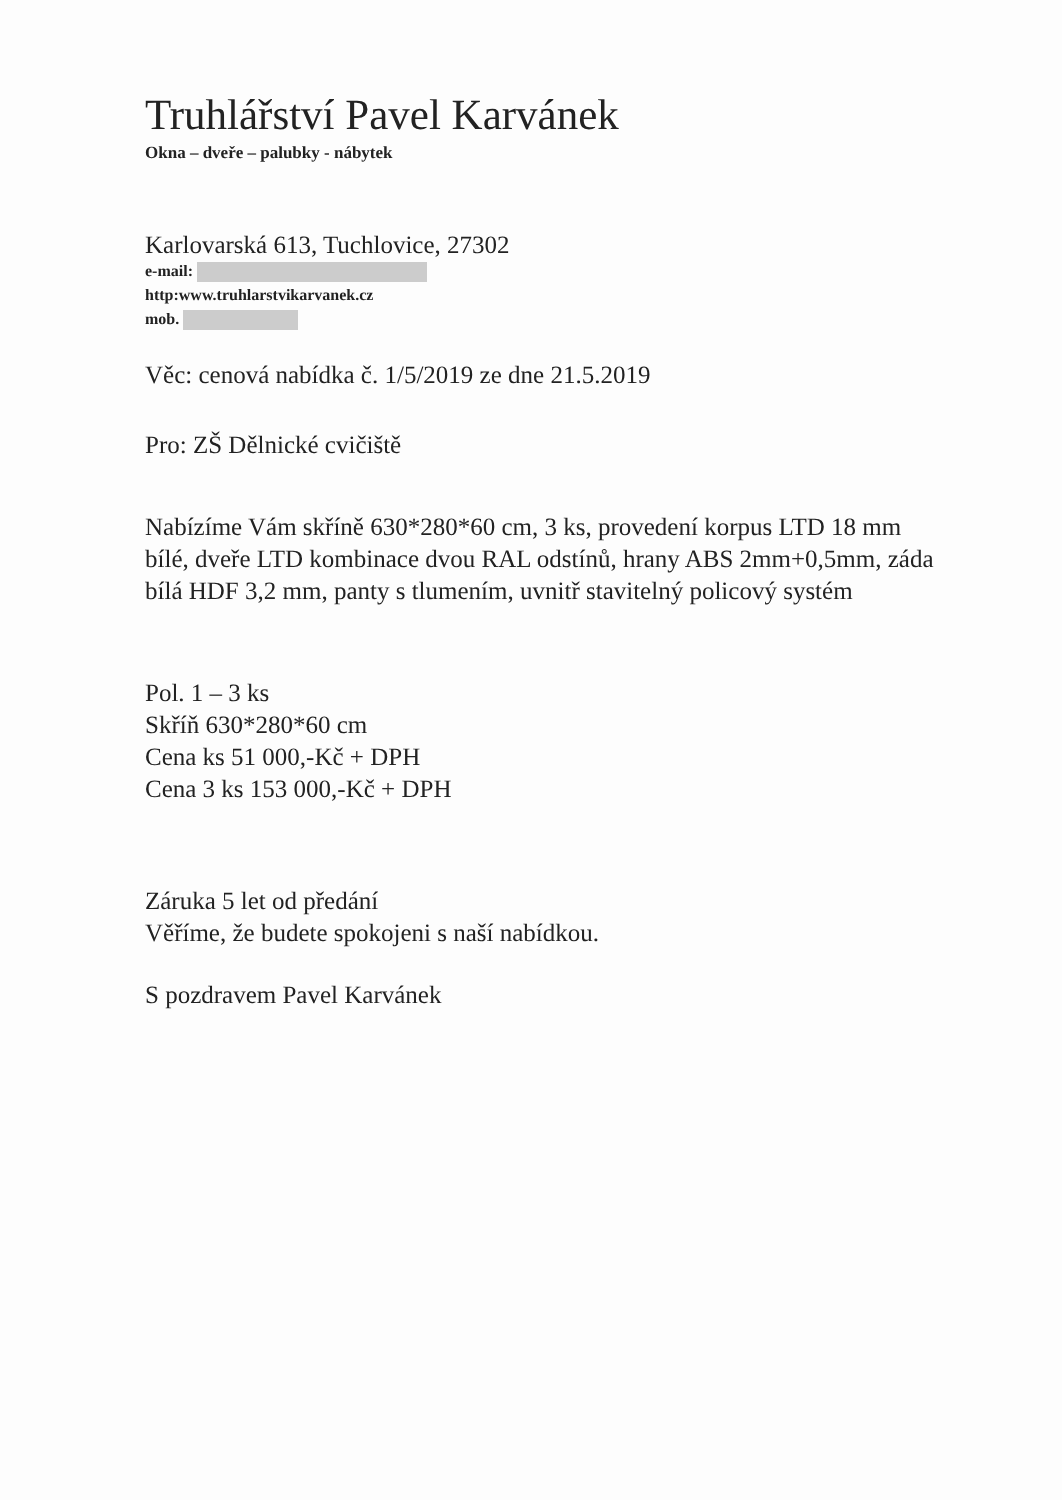Truhlářství Pavel Karvánek
Okna – dveře – palubky - nábytek
Karlovarská 613, Tuchlovice, 27302
e-mail:
http:www.truhlarstvikarvanek.cz
mob.
Věc: cenová nabídka č. 1/5/2019 ze dne 21.5.2019
Pro: ZŠ Dělnické cvičiště
Nabízíme Vám skříně 630*280*60 cm, 3 ks, provedení korpus LTD 18 mm bílé, dveře LTD kombinace dvou RAL odstínů, hrany ABS 2mm+0,5mm, záda bílá HDF 3,2 mm, panty s tlumením, uvnitř stavitelný policový systém
Pol. 1 – 3 ks
Skříň 630*280*60 cm
Cena ks 51 000,-Kč + DPH
Cena 3 ks 153 000,-Kč + DPH
Záruka 5 let od předání
Věříme, že budete spokojeni s naší nabídkou.
S pozdravem Pavel Karvánek